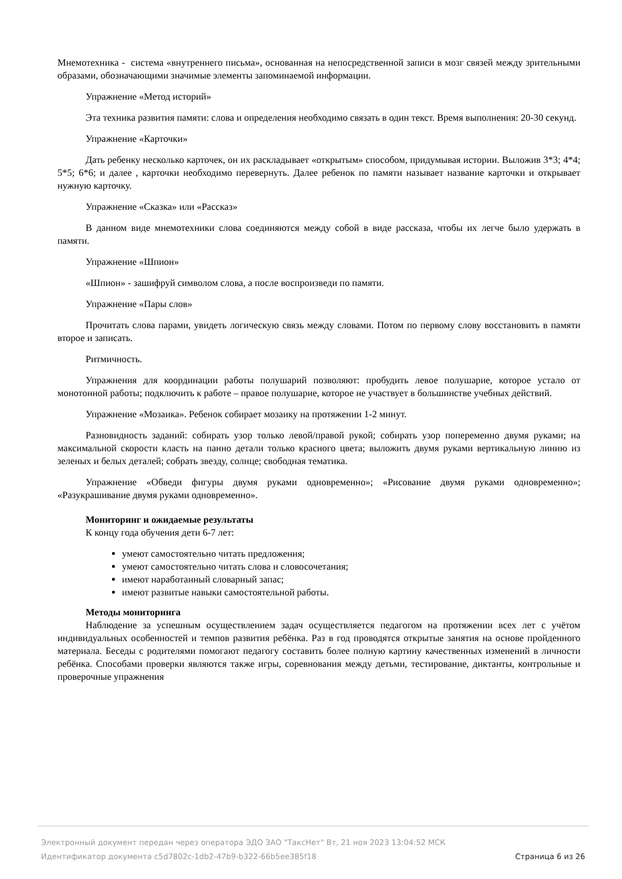Мнемотехника - система «внутреннего письма», основанная на непосредственной записи в мозг связей между зрительными образами, обозначающими значимые элементы запоминаемой информации.
Упражнение «Метод историй»
Эта техника развития памяти: слова и определения необходимо связать в один текст. Время выполнения: 20-30 секунд.
Упражнение «Карточки»
Дать ребенку несколько карточек, он их раскладывает «открытым» способом, придумывая истории. Выложив 3*3; 4*4; 5*5; 6*6; и далее , карточки необходимо перевернуть. Далее ребенок по памяти называет название карточки и открывает нужную карточку.
Упражнение «Сказка» или «Рассказ»
В данном виде мнемотехники слова соединяются между собой в виде рассказа, чтобы их легче было удержать в памяти.
Упражнение «Шпион»
«Шпион» - зашифруй символом слова, а после воспроизведи по памяти.
Упражнение «Пары слов»
Прочитать слова парами, увидеть логическую связь между словами. Потом по первому слову восстановить в памяти второе и записать.
Ритмичность.
Упражнения для координации работы полушарий позволяют: пробудить левое полушарие, которое устало от монотонной работы; подключить к работе – правое полушарие, которое не участвует в большинстве учебных действий.
Упражнение «Мозаика». Ребенок собирает мозаику на протяжении 1-2 минут.
Разновидность заданий: собирать узор только левой/правой рукой; собирать узор попеременно двумя руками; на максимальной скорости класть на панно детали только красного цвета; выложить двумя руками вертикальную линию из зеленых и белых деталей; собрать звезду, солнце; свободная тематика.
Упражнение «Обведи фигуры двумя руками одновременно»; «Рисование двумя руками одновременно»; «Разукрашивание двумя руками одновременно».
Мониторинг и ожидаемые результаты
К концу года обучения дети 6-7 лет:
умеют самостоятельно читать предложения;
умеют самостоятельно читать слова и словосочетания;
имеют наработанный словарный запас;
имеют развитые навыки самостоятельной работы.
Методы мониторинга
Наблюдение за успешным осуществлением задач осуществляется педагогом на протяжении всех лет с учётом индивидуальных особенностей и темпов развития ребёнка. Раз в год проводятся открытые занятия на основе пройденного материала. Беседы с родителями помогают педагогу составить более полную картину качественных изменений в личности ребёнка. Способами проверки являются также игры, соревнования между детьми, тестирование, диктанты, контрольные и проверочные упражнения
Электронный документ передан через оператора ЭДО ЗАО "ТаксНет" Вт, 21 ноя 2023 13:04:52 МСК
Идентификатор документа c5d7802c-1db2-47b9-b322-66b5ee385f18 Страница 6 из 26